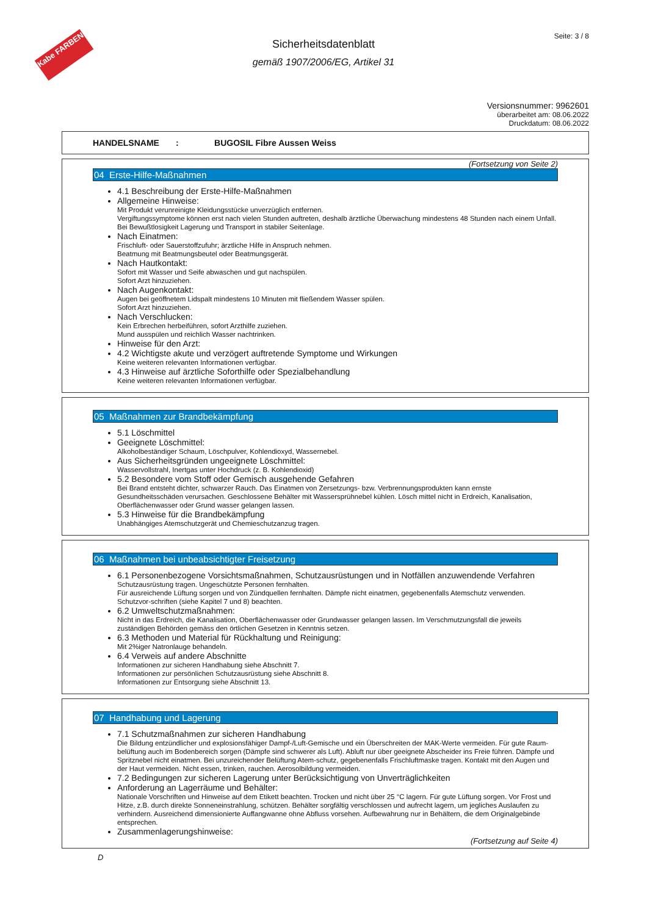Kabe FARBEN
Sicherheitsdatenblatt
gemäß 1907/2006/EG, Artikel 31
Seite: 3 / 8
Versionsnummer: 9962601
überarbeitet am: 08.06.2022
Druckdatum: 08.06.2022
HANDELSNAME : BUGOSIL Fibre Aussen Weiss
(Fortsetzung von Seite 2)
04 Erste-Hilfe-Maßnahmen
4.1 Beschreibung der Erste-Hilfe-Maßnahmen
Allgemeine Hinweise:
Mit Produkt verunreinigte Kleidungsstücke unverzüglich entfernen.
Vergiftungssymptome können erst nach vielen Stunden auftreten, deshalb ärztliche Überwachung mindestens 48 Stunden nach einem Unfall.
Bei Bewußtlosigkeit Lagerung und Transport in stabiler Seitenlage.
Nach Einatmen:
Frischluft- oder Sauerstoffzufuhr; ärztliche Hilfe in Anspruch nehmen.
Beatmung mit Beatmungsbeutel oder Beatmungsgerät.
Nach Hautkontakt:
Sofort mit Wasser und Seife abwaschen und gut nachspülen.
Sofort Arzt hinzuziehen.
Nach Augenkontakt:
Augen bei geöffnetem Lidspalt mindestens 10 Minuten mit fließendem Wasser spülen.
Sofort Arzt hinzuziehen.
Nach Verschlucken:
Kein Erbrechen herbeiführen, sofort Arzthilfe zuziehen.
Mund ausspülen und reichlich Wasser nachtrinken.
Hinweise für den Arzt:
4.2 Wichtigste akute und verzögert auftretende Symptome und Wirkungen
Keine weiteren relevanten Informationen verfügbar.
4.3 Hinweise auf ärztliche Soforthilfe oder Spezialbehandlung
Keine weiteren relevanten Informationen verfügbar.
05 Maßnahmen zur Brandbekämpfung
5.1 Löschmittel
Geeignete Löschmittel:
Alkoholbeständiger Schaum, Löschpulver, Kohlendioxyd, Wassernebel.
Aus Sicherheitsgründen ungeeignete Löschmittel:
Wasservollstrahl, Inertgas unter Hochdruck (z. B. Kohlendioxid)
5.2 Besondere vom Stoff oder Gemisch ausgehende Gefahren
Bei Brand entsteht dichter, schwarzer Rauch. Das Einatmen von Zersetzungs- bzw. Verbrennungsprodukten kann ernste Gesundheitsschäden verursachen. Geschlossene Behälter mit Wassersprühnebel kühlen. Lösch mittel nicht in Erdreich, Kanalisation, Oberflächenwasser oder Grund wasser gelangen lassen.
5.3 Hinweise für die Brandbekämpfung
Unabhängiges Atemschutzgerät und Chemieschutzanzug tragen.
06 Maßnahmen bei unbeabsichtigter Freisetzung
6.1 Personenbezogene Vorsichtsmaßnahmen, Schutzausrüstungen und in Notfällen anzuwendende Verfahren
Schutzausrüstung tragen. Ungeschützte Personen fernhalten.
Für ausreichende Lüftung sorgen und von Zündquellen fernhalten. Dämpfe nicht einatmen, gegebenenfalls Atemschutz verwenden. Schutzvor-schriften (siehe Kapitel 7 und 8) beachten.
6.2 Umweltschutzmaßnahmen:
Nicht in das Erdreich, die Kanalisation, Oberflächenwasser oder Grundwasser gelangen lassen. Im Verschmutzungsfall die jeweils zuständigen Behörden gemäss den örtlichen Gesetzen in Kenntnis setzen.
6.3 Methoden und Material für Rückhaltung und Reinigung:
Mit 2%iger Natronlauge behandeln.
6.4 Verweis auf andere Abschnitte
Informationen zur sicheren Handhabung siehe Abschnitt 7.
Informationen zur persönlichen Schutzausrüstung siehe Abschnitt 8.
Informationen zur Entsorgung siehe Abschnitt 13.
07 Handhabung und Lagerung
7.1 Schutzmaßnahmen zur sicheren Handhabung
Die Bildung entzündlicher und explosionsfähiger Dampf-/Luft-Gemische und ein Überschreiten der MAK-Werte vermeiden. Für gute Raum-belüftung auch im Bodenbereich sorgen (Dämpfe sind schwerer als Luft). Abluft nur über geeignete Abscheider ins Freie führen. Dämpfe und Spritznebel nicht einatmen. Bei unzureichender Belüftung Atem-schutz, gegebenenfalls Frischluftmaske tragen. Kontakt mit den Augen und der Haut vermeiden. Nicht essen, trinken, rauchen. Aerosolbildung vermeiden.
7.2 Bedingungen zur sicheren Lagerung unter Berücksichtigung von Unverträglichkeiten
Anforderung an Lagerräume und Behälter:
Nationale Vorschriften und Hinweise auf dem Etikett beachten. Trocken und nicht über 25 °C lagern. Für gute Lüftung sorgen. Vor Frost und Hitze, z.B. durch direkte Sonneneinstrahlung, schützen. Behälter sorgfältig verschlossen und aufrecht lagern, um jegliches Auslaufen zu verhindern. Ausreichend dimensionierte Auffangwanne ohne Abfluss vorsehen. Aufbewahrung nur in Behältern, die dem Originalgebinde entsprechen.
Zusammenlagerungshinweise:
(Fortsetzung auf Seite 4)
D